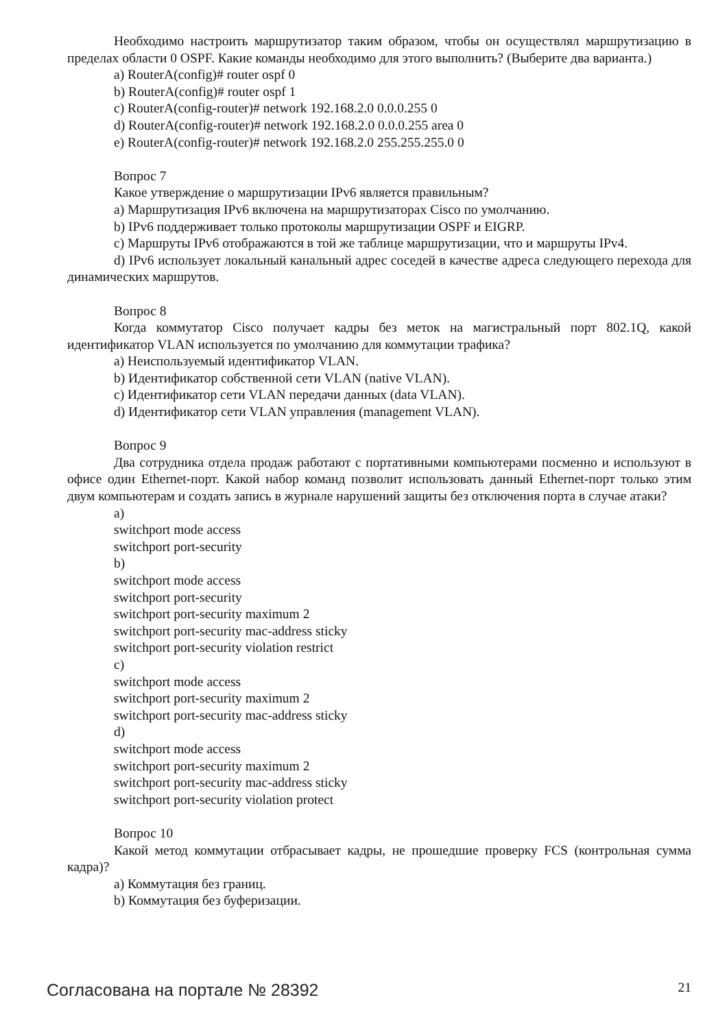Необходимо настроить маршрутизатор таким образом, чтобы он осуществлял маршрутизацию в пределах области 0 OSPF. Какие команды необходимо для этого выполнить? (Выберите два варианта.)
a) RouterA(config)# router ospf 0
b) RouterA(config)# router ospf 1
c) RouterA(config-router)# network 192.168.2.0 0.0.0.255 0
d) RouterA(config-router)# network 192.168.2.0 0.0.0.255 area 0
e) RouterA(config-router)# network 192.168.2.0 255.255.255.0 0
Вопрос 7
Какое утверждение о маршрутизации IPv6 является правильным?
a) Маршрутизация IPv6 включена на маршрутизаторах Cisco по умолчанию.
b) IPv6 поддерживает только протоколы маршрутизации OSPF и EIGRP.
c) Маршруты IPv6 отображаются в той же таблице маршрутизации, что и маршруты IPv4.
d) IPv6 использует локальный канальный адрес соседей в качестве адреса следующего перехода для динамических маршрутов.
Вопрос 8
Когда коммутатор Cisco получает кадры без меток на магистральный порт 802.1Q, какой идентификатор VLAN используется по умолчанию для коммутации трафика?
a) Неиспользуемый идентификатор VLAN.
b) Идентификатор собственной сети VLAN (native VLAN).
c) Идентификатор сети VLAN передачи данных (data VLAN).
d) Идентификатор сети VLAN управления (management VLAN).
Вопрос 9
Два сотрудника отдела продаж работают с портативными компьютерами посменно и используют в офисе один Ethernet-порт. Какой набор команд позволит использовать данный Ethernet-порт только этим двум компьютерам и создать запись в журнале нарушений защиты без отключения порта в случае атаки?
a)
switchport mode access
switchport port-security
b)
switchport mode access
switchport port-security
switchport port-security maximum 2
switchport port-security mac-address sticky
switchport port-security violation restrict
c)
switchport mode access
switchport port-security maximum 2
switchport port-security mac-address sticky
d)
switchport mode access
switchport port-security maximum 2
switchport port-security mac-address sticky
switchport port-security violation protect
Вопрос 10
Какой метод коммутации отбрасывает кадры, не прошедшие проверку FCS (контрольная сумма кадра)?
a) Коммутация без границ.
b) Коммутация без буферизации.
Согласована на портале № 28392 21